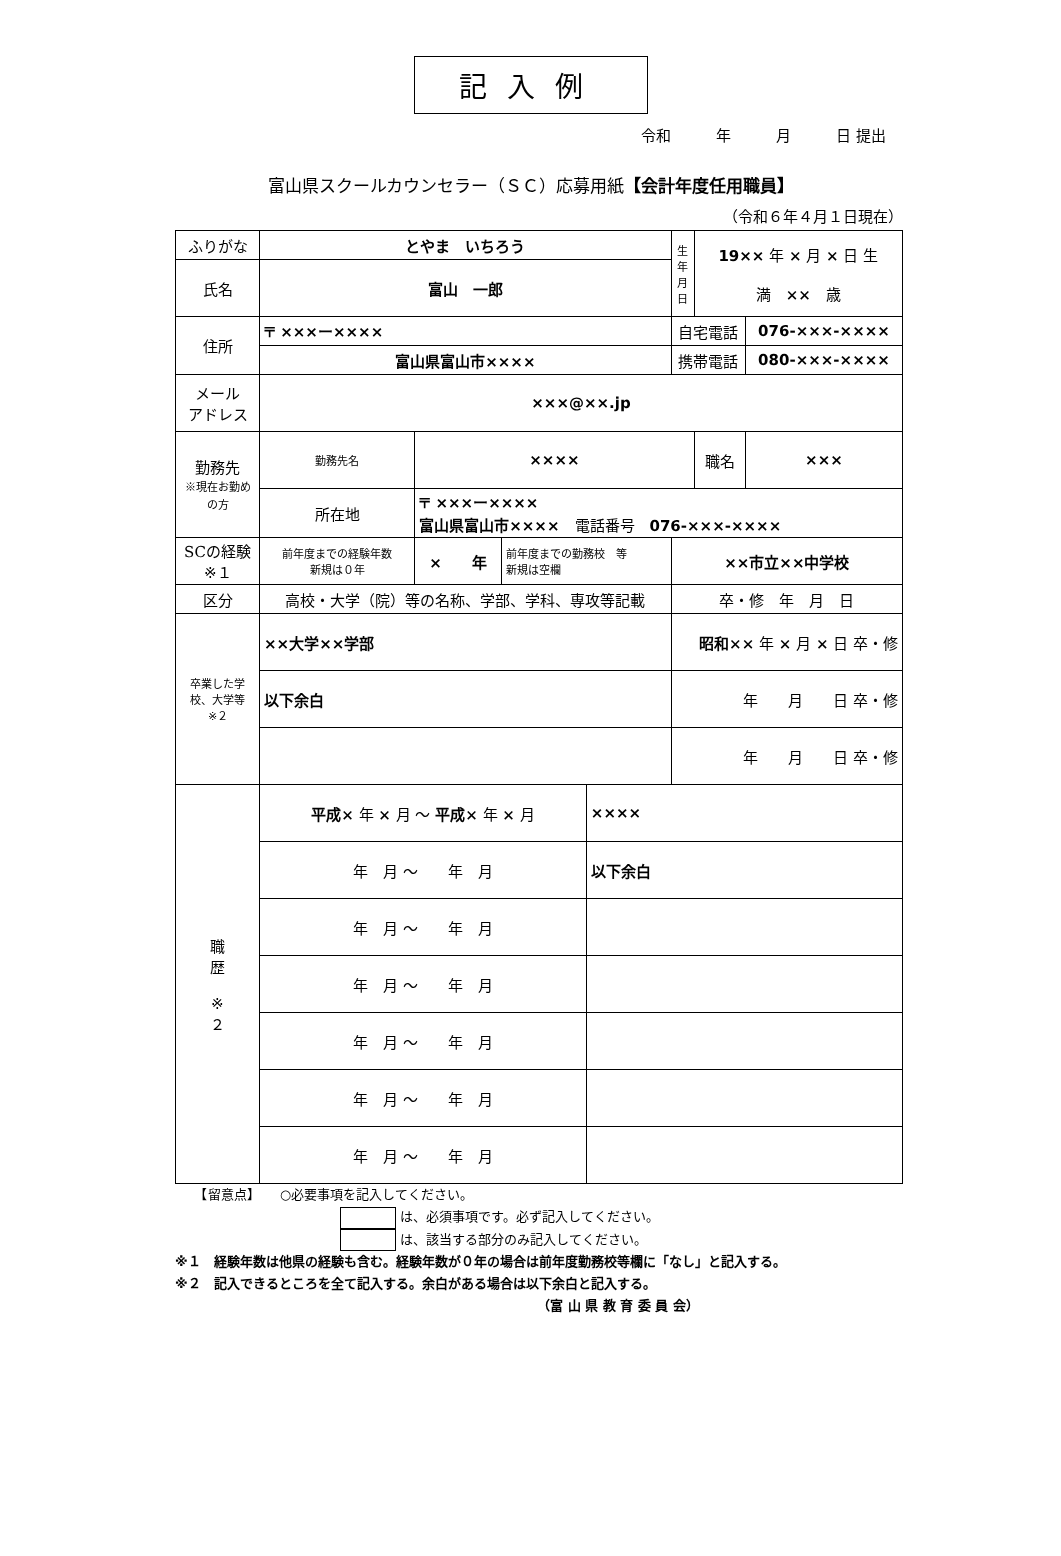記入例
令和　　　年　　　月　　　日 提出
富山県スクールカウンセラー（ＳＣ）応募用紙【会計年度任用職員】
（令和６年４月１日現在）
| ふりがな | とやま いちろう | | | | 生年月日 | 19×× 年 × 月 × 日 生 満 ×× 歳 | |
| 氏名 | 富山 一郎 | | | | | | |
| 住所 | 〒 ×××ー×××× | | | | 自宅電話 | | 076-×××-×××× |
| | 富山県富山市×××× | | | | 携帯電話 | | 080-×××-×××× |
| メール アドレス | ×××@××.jp | | | | | | |
| 勤務先 ※現在お勤めの方 | 勤務先名 | ×××× | | | | 職名 | ××× |
| | 所在地 | 〒 ×××ー×××× 富山県富山市×××× 電話番号 076-×××-×××× | | | | | |
| SCの経験 ※１ | 前年度までの経験年数 新規は０年 | × 年 | 前年度までの勤務校 等 新規は空欄 | | ××市立××中学校 | | |
| 区分 | 高校・大学（院）等の名称、学部、学科、専攻等記載 | | | | 卒・修 年 月 日 | | |
| 卒業した学校、大学等 ※２ | ××大学××学部 | | | | 昭和×× 年 × 月 × 日 卒・修 | | |
| | 以下余白 | | | | 年 月 日 卒・修 | | |
| | | | | | 年 月 日 卒・修 | | |
| 職 歴 ※ ２ | 平成× 年 × 月 ～ 平成× 年 × 月 | | | ×××× | | | |
| | 年 月 ～ 年 月 | | | 以下余白 | | | |
| | 年 月 ～ 年 月 | | | | | | |
| | 年 月 ～ 年 月 | | | | | | |
| | 年 月 ～ 年 月 | | | | | | |
| | 年 月 ～ 年 月 | | | | | | |
| | 年 月 ～ 年 月 | | | | | | |
　　【留意点】　　○必要事項を記入してください。
は、必須事項です。必ず記入してください。
は、該当する部分のみ記入してください。
※１　経験年数は他県の経験も含む。経験年数が０年の場合は前年度勤務校等欄に「なし」と記入する。
※２　記入できるところを全て記入する。余白がある場合は以下余白と記入する。
（富 山 県 教 育 委 員 会）